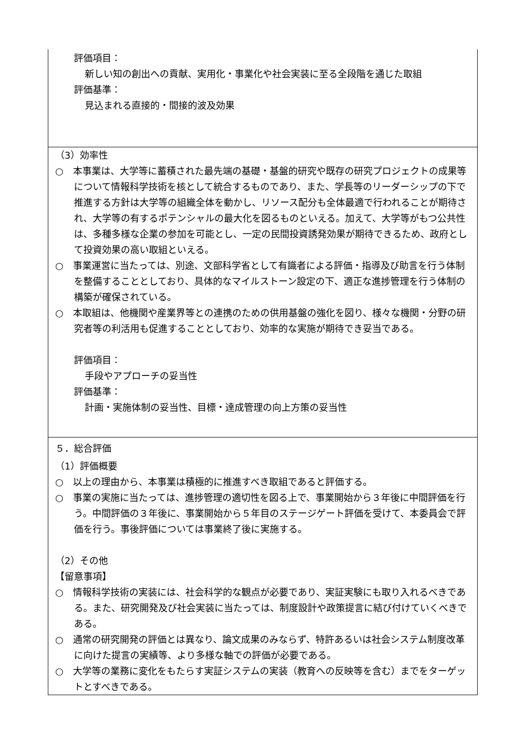評価項目：
新しい知の創出への貢献、実用化・事業化や社会実装に至る全段階を通じた取組
評価基準：
見込まれる直接的・間接的波及効果
（3）効率性
○　本事業は、大学等に蓄積された最先端の基礎・基盤的研究や既存の研究プロジェクトの成果等について情報科学技術を核として統合するものであり、また、学長等のリーダーシップの下で推進する方針は大学等の組織全体を動かし、リソース配分も全体最適で行われることが期待され、大学等の有するポテンシャルの最大化を図るものといえる。加えて、大学等がもつ公共性は、多種多様な企業の参加を可能とし、一定の民間投資誘発効果が期待できるため、政府として投資効果の高い取組といえる。
○　事業運営に当たっては、別途、文部科学省として有識者による評価・指導及び助言を行う体制を整備することとしており、具体的なマイルストーン設定の下、適正な進捗管理を行う体制の構築が確保されている。
○　本取組は、他機関や産業界等との連携のための供用基盤の強化を図り、様々な機関・分野の研究者等の利活用も促進することとしており、効率的な実施が期待でき妥当である。
評価項目：
手段やアプローチの妥当性
評価基準：
計画・実施体制の妥当性、目標・達成管理の向上方策の妥当性
５．総合評価
（1）評価概要
○　以上の理由から、本事業は積極的に推進すべき取組であると評価する。
○　事業の実施に当たっては、進捗管理の適切性を図る上で、事業開始から３年後に中間評価を行う。中間評価の３年後に、事業開始から５年目のステージゲート評価を受けて、本委員会で評価を行う。事後評価については事業終了後に実施する。
（2）その他
【留意事項】
○　情報科学技術の実装には、社会科学的な観点が必要であり、実証実験にも取り入れるべきである。また、研究開発及び社会実装に当たっては、制度設計や政策提言に結び付けていくべきである。
○　通常の研究開発の評価とは異なり、論文成果のみならず、特許あるいは社会システム制度改革に向けた提言の実績等、より多様な軸での評価が必要である。
○　大学等の業務に変化をもたらす実証システムの実装（教育への反映等を含む）までをターゲットとすべきである。